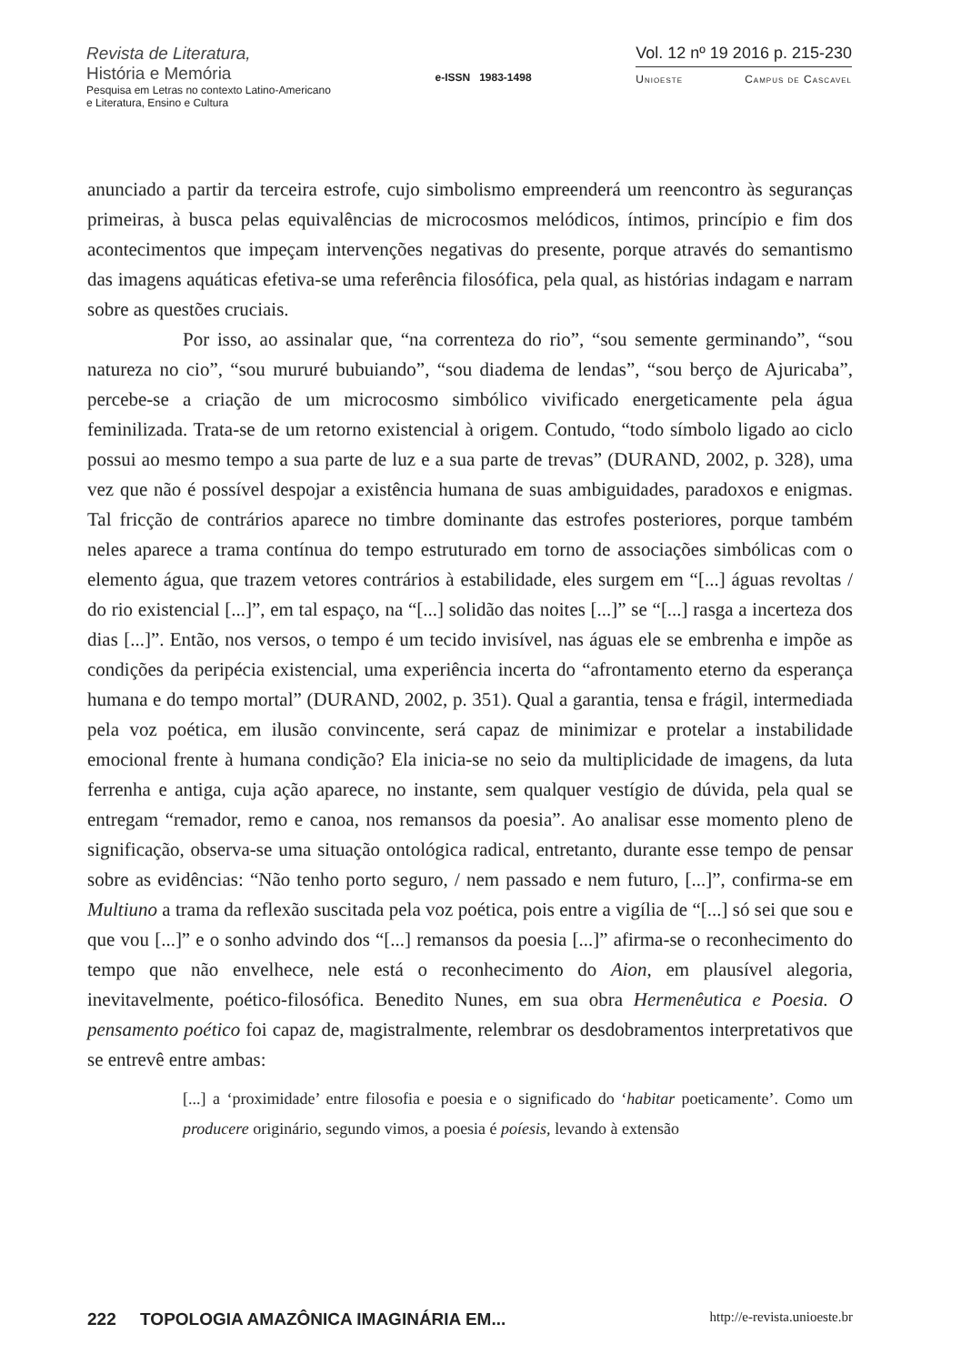Revista de Literatura,
História e Memória
Pesquisa em Letras no contexto Latino-Americano
e Literatura, Ensino e Cultura
e-ISSN 1983-1498
Vol. 12 nº 19 2016 p. 215-230
Unioeste Campus de Cascavel
anunciado a partir da terceira estrofe, cujo simbolismo empreenderá um reencontro às seguranças primeiras, à busca pelas equivalências de microcosmos melódicos, íntimos, princípio e fim dos acontecimentos que impeçam intervenções negativas do presente, porque através do semantismo das imagens aquáticas efetiva-se uma referência filosófica, pela qual, as histórias indagam e narram sobre as questões cruciais.
Por isso, ao assinalar que, “na correnteza do rio”, “sou semente germinando”, “sou natureza no cio”, “sou mururé bubuiando”, “sou diadema de lendas”, “sou berço de Ajuricaba”, percebe-se a criação de um microcosmo simbólico vivificado energeticamente pela água feminilizada. Trata-se de um retorno existencial à origem. Contudo, “todo símbolo ligado ao ciclo possui ao mesmo tempo a sua parte de luz e a sua parte de trevas” (DURAND, 2002, p. 328), uma vez que não é possível despojar a existência humana de suas ambiguidades, paradoxos e enigmas. Tal fricção de contrários aparece no timbre dominante das estrofes posteriores, porque também neles aparece a trama contínua do tempo estruturado em torno de associações simbólicas com o elemento água, que trazem vetores contrários à estabilidade, eles surgem em “[...] águas revoltas / do rio existencial [...]”, em tal espaço, na “[...] solidão das noites [...]” se “[...] rasga a incerteza dos dias [...]”. Então, nos versos, o tempo é um tecido invisível, nas águas ele se embrenha e impõe as condições da peripécia existencial, uma experiência incerta do “afrontamento eterno da esperança humana e do tempo mortal” (DURAND, 2002, p. 351). Qual a garantia, tensa e frágil, intermediada pela voz poética, em ilusão convincente, será capaz de minimizar e protelar a instabilidade emocional frente à humana condição? Ela inicia-se no seio da multiplicidade de imagens, da luta ferrenha e antiga, cuja ação aparece, no instante, sem qualquer vestígio de dúvida, pela qual se entregam “remador, remo e canoa, nos remansos da poesia”. Ao analisar esse momento pleno de significação, observa-se uma situação ontológica radical, entretanto, durante esse tempo de pensar sobre as evidências: “Não tenho porto seguro, / nem passado e nem futuro, [...]”, confirma-se em Multiuno a trama da reflexão suscitada pela voz poética, pois entre a vigília de “[...] só sei que sou e que vou [...]” e o sonho advindo dos “[...] remansos da poesia [...]” afirma-se o reconhecimento do tempo que não envelhece, nele está o reconhecimento do Aion, em plausível alegoria, inevitavelmente, poético-filosófica. Benedito Nunes, em sua obra Hermenêutica e Poesia. O pensamento poético foi capaz de, magistralmente, relembrar os desdobramentos interpretativos que se entrevê entre ambas:
[...] a ‘proximidade’ entre filosofia e poesia e o significado do ‘habitar poeticamente’. Como um producere originário, segundo vimos, a poesia é poíesis, levando à extensão
222 TOPOLOGIA AMAZÔNICA IMAGINÁRIA EM... http://e-revista.unioeste.br